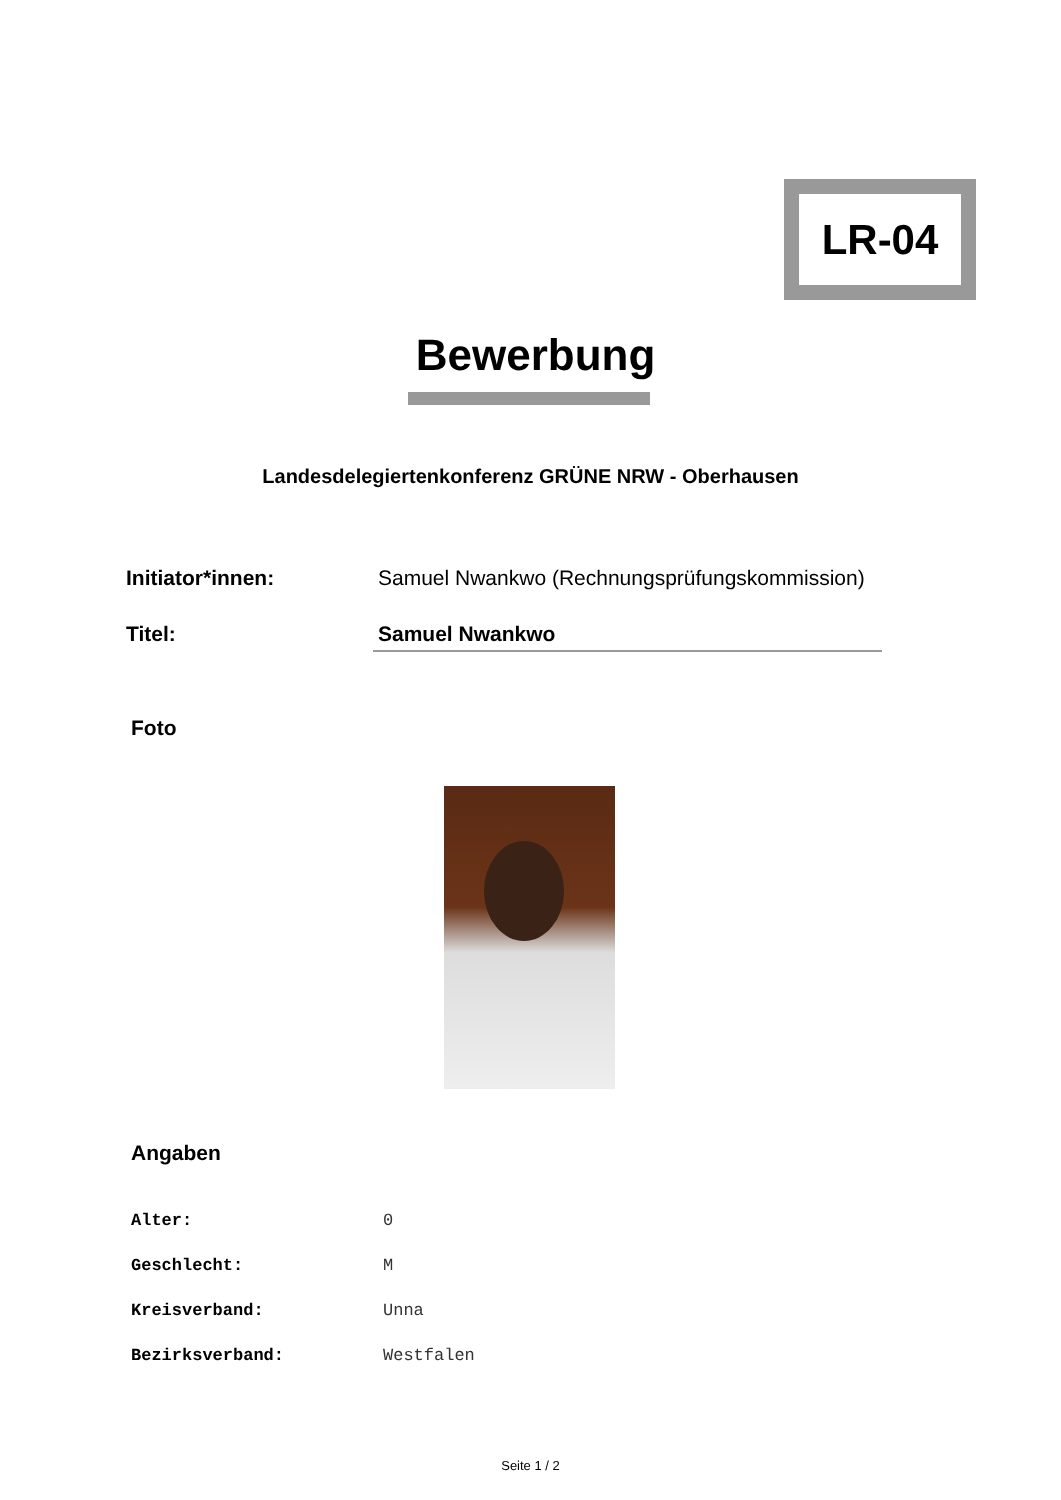LR-04
Bewerbung
Landesdelegiertenkonferenz GRÜNE NRW - Oberhausen
Initiator*innen: Samuel Nwankwo (Rechnungsprüfungskommission)
Titel: Samuel Nwankwo
Foto
Angaben
Alter: 0
Geschlecht: M
Kreisverband: Unna
Bezirksverband: Westfalen
Seite 1 / 2